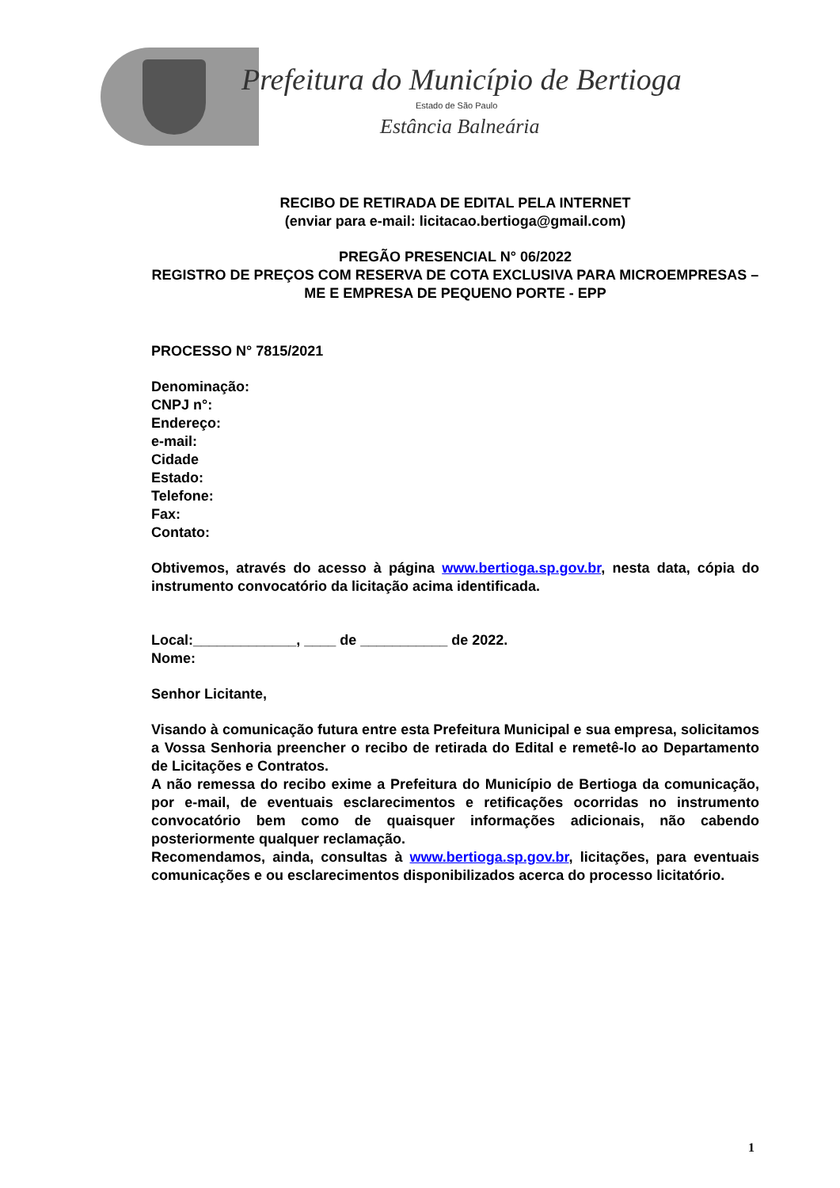Prefeitura do Município de Bertioga
Estado de São Paulo
Estância Balneária
RECIBO DE RETIRADA DE EDITAL PELA INTERNET
(enviar para e-mail: licitacao.bertioga@gmail.com)
PREGÃO PRESENCIAL N° 06/2022
REGISTRO DE PREÇOS COM RESERVA DE COTA EXCLUSIVA PARA MICROEMPRESAS – ME E EMPRESA DE PEQUENO PORTE - EPP
PROCESSO N° 7815/2021
Denominação:
CNPJ n°:
Endereço:
e-mail:
Cidade
Estado:
Telefone:
Fax:
Contato:
Obtivemos, através do acesso à página www.bertioga.sp.gov.br, nesta data, cópia do instrumento convocatório da licitação acima identificada.
Local:_____________, ____ de ___________ de 2022.
Nome:
Senhor Licitante,
Visando à comunicação futura entre esta Prefeitura Municipal e sua empresa, solicitamos a Vossa Senhoria preencher o recibo de retirada do Edital e remetê-lo ao Departamento de Licitações e Contratos.
A não remessa do recibo exime a Prefeitura do Município de Bertioga da comunicação, por e-mail, de eventuais esclarecimentos e retificações ocorridas no instrumento convocatório bem como de quaisquer informações adicionais, não cabendo posteriormente qualquer reclamação.
Recomendamos, ainda, consultas à www.bertioga.sp.gov.br, licitações, para eventuais comunicações e ou esclarecimentos disponibilizados acerca do processo licitatório.
1